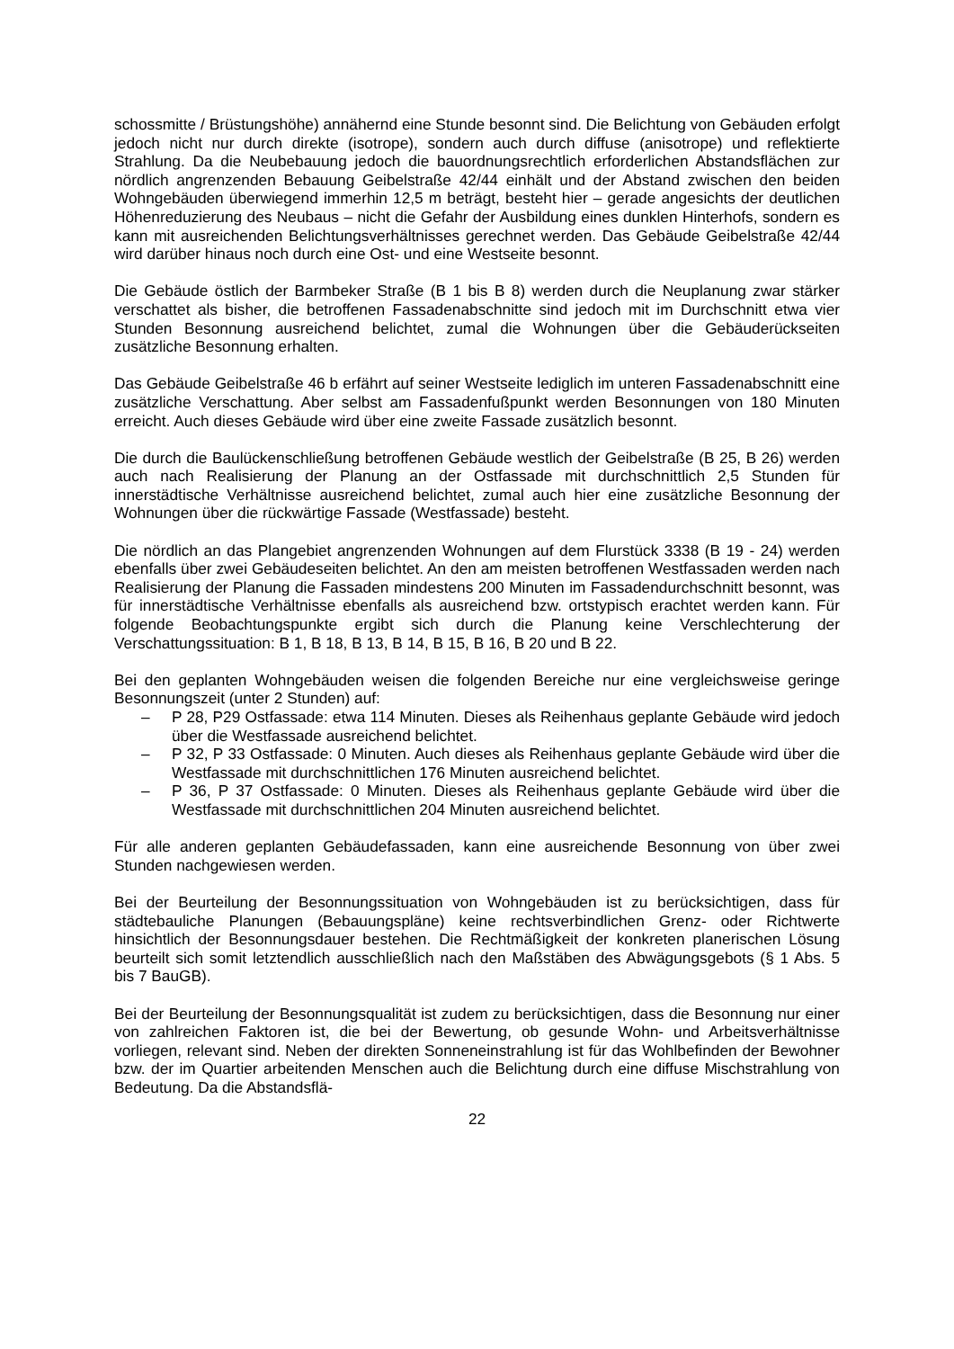schossmitte / Brüstungshöhe) annähernd eine Stunde besonnt sind. Die Belichtung von Gebäuden erfolgt jedoch nicht nur durch direkte (isotrope), sondern auch durch diffuse (anisotrope) und reflektierte Strahlung. Da die Neubebauung jedoch die bauordnungsrechtlich erforderlichen Abstandsflächen zur nördlich angrenzenden Bebauung Geibelstraße 42/44 einhält und der Abstand zwischen den beiden Wohngebäuden überwiegend immerhin 12,5 m beträgt, besteht hier – gerade angesichts der deutlichen Höhenreduzierung des Neubaus – nicht die Gefahr der Ausbildung eines dunklen Hinterhofs, sondern es kann mit ausreichenden Belichtungsverhältnisses gerechnet werden. Das Gebäude Geibelstraße 42/44 wird darüber hinaus noch durch eine Ost- und eine Westseite besonnt.
Die Gebäude östlich der Barmbeker Straße (B 1 bis B 8) werden durch die Neuplanung zwar stärker verschattet als bisher, die betroffenen Fassadenabschnitte sind jedoch mit im Durchschnitt etwa vier Stunden Besonnung ausreichend belichtet, zumal die Wohnungen über die Gebäuderückseiten zusätzliche Besonnung erhalten.
Das Gebäude Geibelstraße 46 b erfährt auf seiner Westseite lediglich im unteren Fassadenabschnitt eine zusätzliche Verschattung. Aber selbst am Fassadenfußpunkt werden Besonnungen von 180 Minuten erreicht. Auch dieses Gebäude wird über eine zweite Fassade zusätzlich besonnt.
Die durch die Baulückenschließung betroffenen Gebäude westlich der Geibelstraße (B 25, B 26) werden auch nach Realisierung der Planung an der Ostfassade mit durchschnittlich 2,5 Stunden für innerstädtische Verhältnisse ausreichend belichtet, zumal auch hier eine zusätzliche Besonnung der Wohnungen über die rückwärtige Fassade (Westfassade) besteht.
Die nördlich an das Plangebiet angrenzenden Wohnungen auf dem Flurstück 3338 (B 19 - 24) werden ebenfalls über zwei Gebäudeseiten belichtet. An den am meisten betroffenen Westfassaden werden nach Realisierung der Planung die Fassaden mindestens 200 Minuten im Fassadendurchschnitt besonnt, was für innerstädtische Verhältnisse ebenfalls als ausreichend bzw. ortstypisch erachtet werden kann. Für folgende Beobachtungspunkte ergibt sich durch die Planung keine Verschlechterung der Verschattungssituation: B 1, B 18, B 13, B 14, B 15, B 16, B 20 und B 22.
Bei den geplanten Wohngebäuden weisen die folgenden Bereiche nur eine vergleichsweise geringe Besonnungszeit (unter 2 Stunden) auf:
– P 28, P29 Ostfassade: etwa 114 Minuten. Dieses als Reihenhaus geplante Gebäude wird jedoch über die Westfassade ausreichend belichtet.
– P 32, P 33 Ostfassade: 0 Minuten. Auch dieses als Reihenhaus geplante Gebäude wird über die Westfassade mit durchschnittlichen 176 Minuten ausreichend belichtet.
– P 36, P 37 Ostfassade: 0 Minuten. Dieses als Reihenhaus geplante Gebäude wird über die Westfassade mit durchschnittlichen 204 Minuten ausreichend belichtet.
Für alle anderen geplanten Gebäudefassaden, kann eine ausreichende Besonnung von über zwei Stunden nachgewiesen werden.
Bei der Beurteilung der Besonnungssituation von Wohngebäuden ist zu berücksichtigen, dass für städtebauliche Planungen (Bebauungspläne) keine rechtsverbindlichen Grenz- oder Richtwerte hinsichtlich der Besonnungsdauer bestehen. Die Rechtmäßigkeit der konkreten planerischen Lösung beurteilt sich somit letztendlich ausschließlich nach den Maßstäben des Abwägungsgebots (§ 1 Abs. 5 bis 7 BauGB).
Bei der Beurteilung der Besonnungsqualität ist zudem zu berücksichtigen, dass die Besonnung nur einer von zahlreichen Faktoren ist, die bei der Bewertung, ob gesunde Wohn- und Arbeitsverhältnisse vorliegen, relevant sind. Neben der direkten Sonneneinstrahlung ist für das Wohlbefinden der Bewohner bzw. der im Quartier arbeitenden Menschen auch die Belichtung durch eine diffuse Mischstrahlung von Bedeutung. Da die Abstandsflä-
22